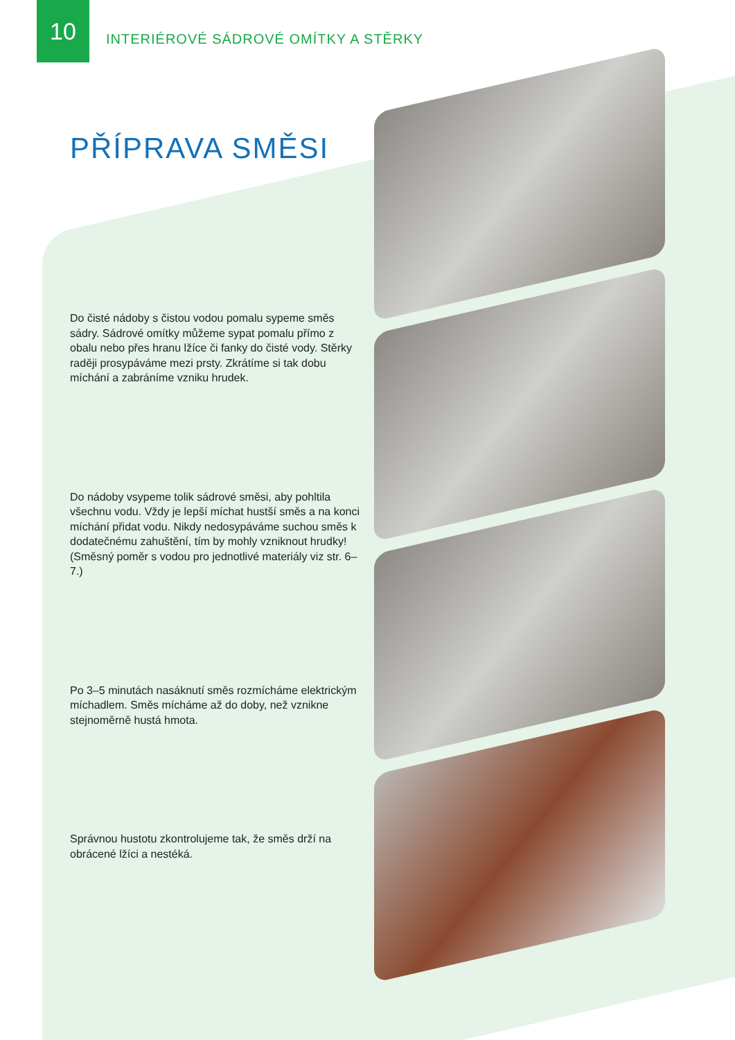10
INTERIÉROVÉ SÁDROVÉ OMÍTKY A STĚRKY
PŘÍPRAVA SMĚSI
Do čisté nádoby s čistou vodou pomalu sypeme směs sádry. Sádrové omítky můžeme sypat pomalu přímo z obalu nebo přes hranu lžíce či fanky do čisté vody. Stěrky raději prosypáváme mezi prsty. Zkrátíme si tak dobu míchání a zabráníme vzniku hrudek.
Do nádoby vsypeme tolik sádrové směsi, aby pohltila všechnu vodu. Vždy je lepší míchat hustší směs a na konci míchání přidat vodu. Nikdy nedosypáváme suchou směs k dodatečnému zahuštění, tím by mohly vzniknout hrudky! (Směsný poměr s vodou pro jednotlivé materiály viz str. 6–7.)
Po 3–5 minutách nasáknutí směs rozmícháme elektrickým míchadlem. Směs mícháme až do doby, než vznikne stejnoměrně hustá hmota.
Správnou hustotu zkontrolujeme tak, že směs drží na obrácené lžíci a nestéká.